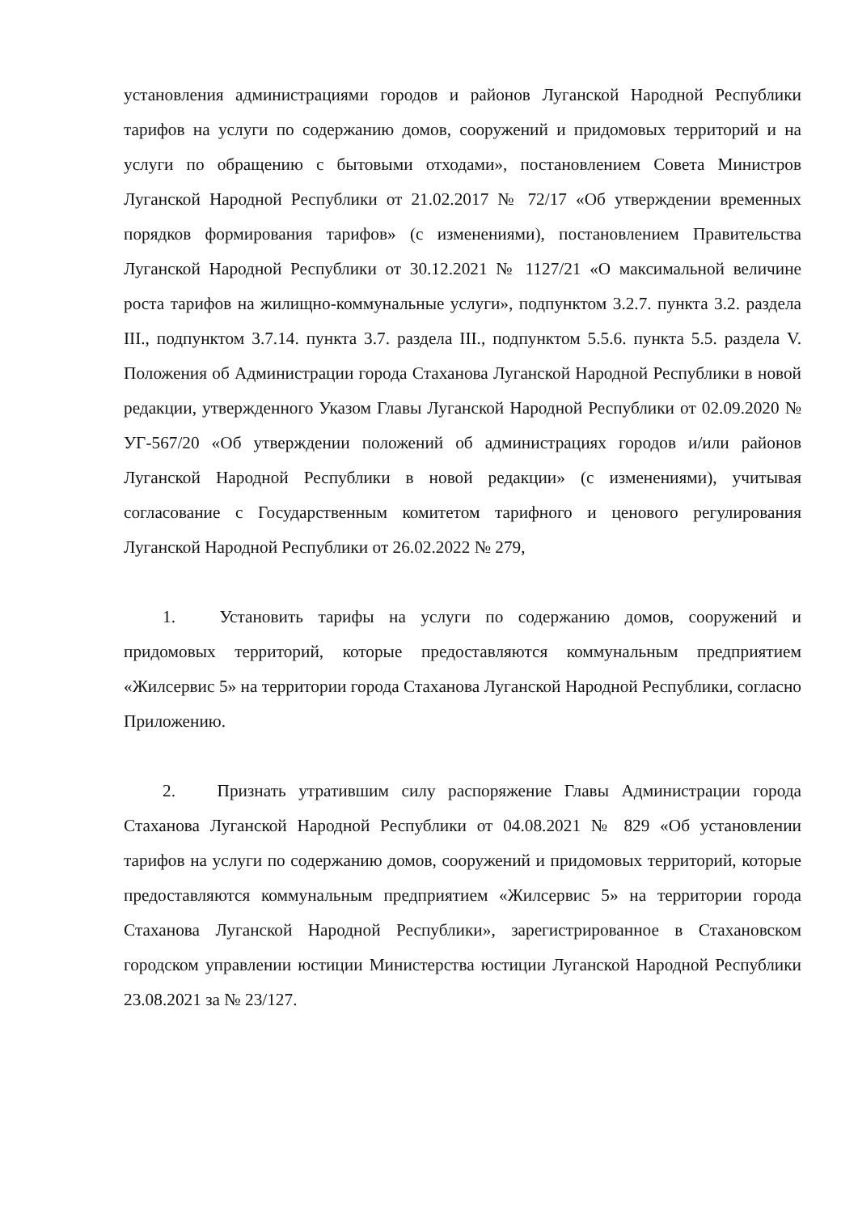установления администрациями городов и районов Луганской Народной Республики тарифов на услуги по содержанию домов, сооружений и придомовых территорий и на услуги по обращению с бытовыми отходами», постановлением Совета Министров Луганской Народной Республики от 21.02.2017 № 72/17 «Об утверждении временных порядков формирования тарифов» (с изменениями), постановлением Правительства Луганской Народной Республики от 30.12.2021 № 1127/21 «О максимальной величине роста тарифов на жилищно-коммунальные услуги», подпунктом 3.2.7. пункта 3.2. раздела III., подпунктом 3.7.14. пункта 3.7. раздела III., подпунктом 5.5.6. пункта 5.5. раздела V. Положения об Администрации города Стаханова Луганской Народной Республики в новой редакции, утвержденного Указом Главы Луганской Народной Республики от 02.09.2020 № УГ-567/20 «Об утверждении положений об администрациях городов и/или районов Луганской Народной Республики в новой редакции» (с изменениями), учитывая согласование с Государственным комитетом тарифного и ценового регулирования Луганской Народной Республики от 26.02.2022 № 279,
1. Установить тарифы на услуги по содержанию домов, сооружений и придомовых территорий, которые предоставляются коммунальным предприятием «Жилсервис 5» на территории города Стаханова Луганской Народной Республики, согласно Приложению.
2. Признать утратившим силу распоряжение Главы Администрации города Стаханова Луганской Народной Республики от 04.08.2021 № 829 «Об установлении тарифов на услуги по содержанию домов, сооружений и придомовых территорий, которые предоставляются коммунальным предприятием «Жилсервис 5» на территории города Стаханова Луганской Народной Республики», зарегистрированное в Стахановском городском управлении юстиции Министерства юстиции Луганской Народной Республики 23.08.2021 за № 23/127.